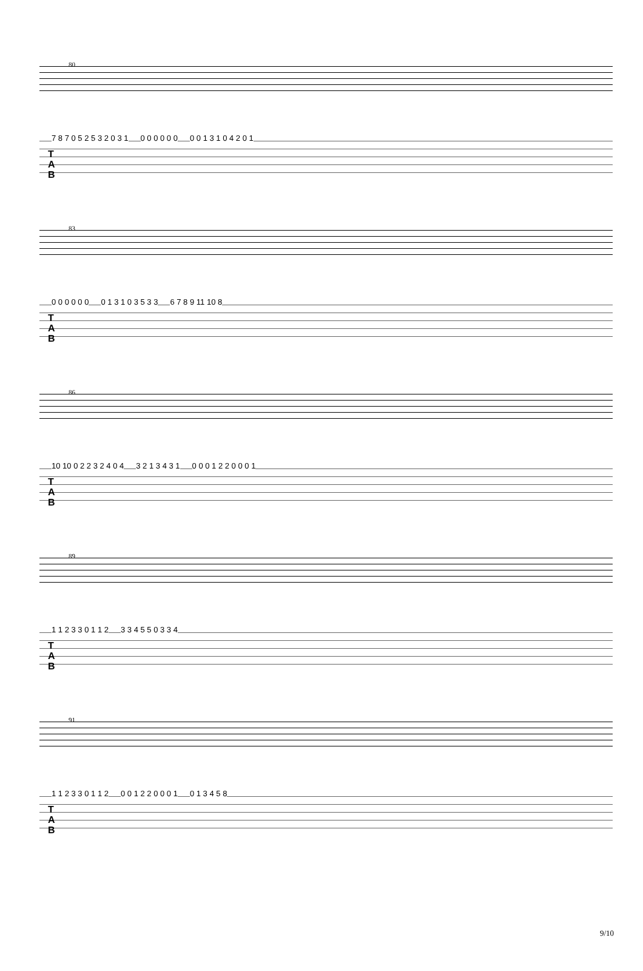80
T
A
B
7 8 7 0 5 2 5 3 2 0 3 1 0 0 0 0 0 0 0 0 1 3 1 0 4 2 0 1
83
T
A
B
0 0 0 0 0 0 0 1 3 1 0 3 5 3 3 6 7 8 9 11 10 8
86
T
A
B
10 10 0 2 2 3 2 4 0 4 3 2 1 3 4 3 1 0 0 0 1 2 2 0 0 0 1
89
T
A
B
1 1 2 3 3 0 1 1 2 3 3 4 5 5 0 3 3 4
91
T
A
B
1 1 2 3 3 0 1 1 2 0 0 1 2 2 0 0 0 1 0 1 3 4 5 8
9/10